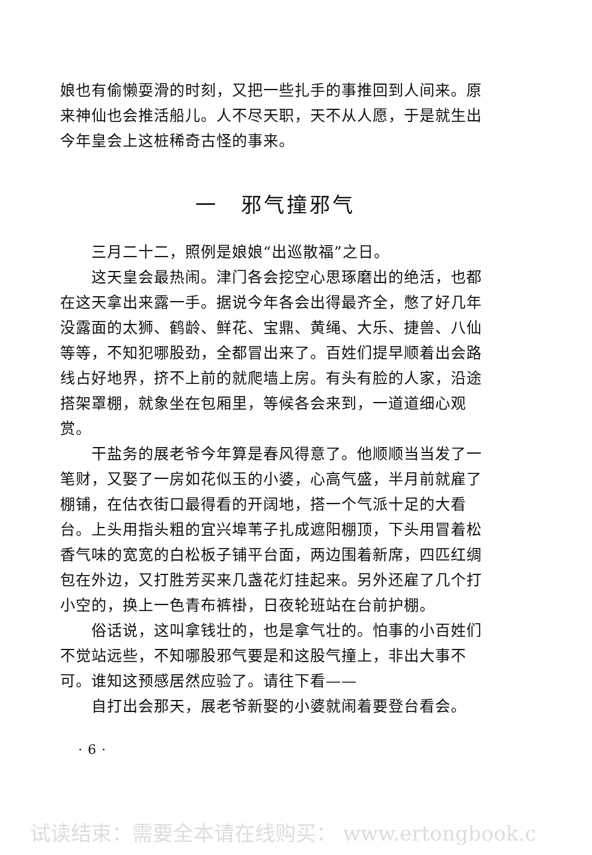娘也有偷懒耍滑的时刻，又把一些扎手的事推回到人间来。原来神仙也会推活船儿。人不尽天职，天不从人愿，于是就生出今年皇会上这桩稀奇古怪的事来。
一　邪气撞邪气
三月二十二，照例是娘娘“出巡散福”之日。
这天皇会最热闹。津门各会挖空心思琢磨出的绝活，也都在这天拿出来露一手。据说今年各会出得最齐全，憋了好几年没露面的太狮、鹤龄、鲜花、宝鼎、黄绳、大乐、捷兽、八仙等等，不知犯哪股劲，全都冒出来了。百姓们提早顺着出会路线占好地界，挤不上前的就爬墙上房。有头有脸的人家，沿途搭架罩棚，就象坐在包厢里，等候各会来到，一道道细心观赏。
干盐务的展老爷今年算是春风得意了。他顺顺当当发了一笔财，又娶了一房如花似玉的小婆，心高气盛，半月前就雇了棚铺，在估衣街口最得看的开阔地，搭一个气派十足的大看台。上头用指头粗的宜兴埠苇子扎成遮阳棚顶，下头用冒着松香气味的宽宽的白松板子铺平台面，两边围着新席，四匹红绸包在外边，又打胜芳买来几盏花灯挂起来。另外还雇了几个打小空的，换上一色青布裤褂，日夜轮班站在台前护棚。
俗话说，这叫拿钱壮的，也是拿气壮的。怕事的小百姓们不觉站远些，不知哪股邪气要是和这股气撞上，非出大事不可。谁知这预感居然应验了。请往下看——
自打出会那天，展老爷新娶的小婆就闹着要登台看会。
· 6 ·
试读结束：需要全本请在线购买： www.ertongbook.c